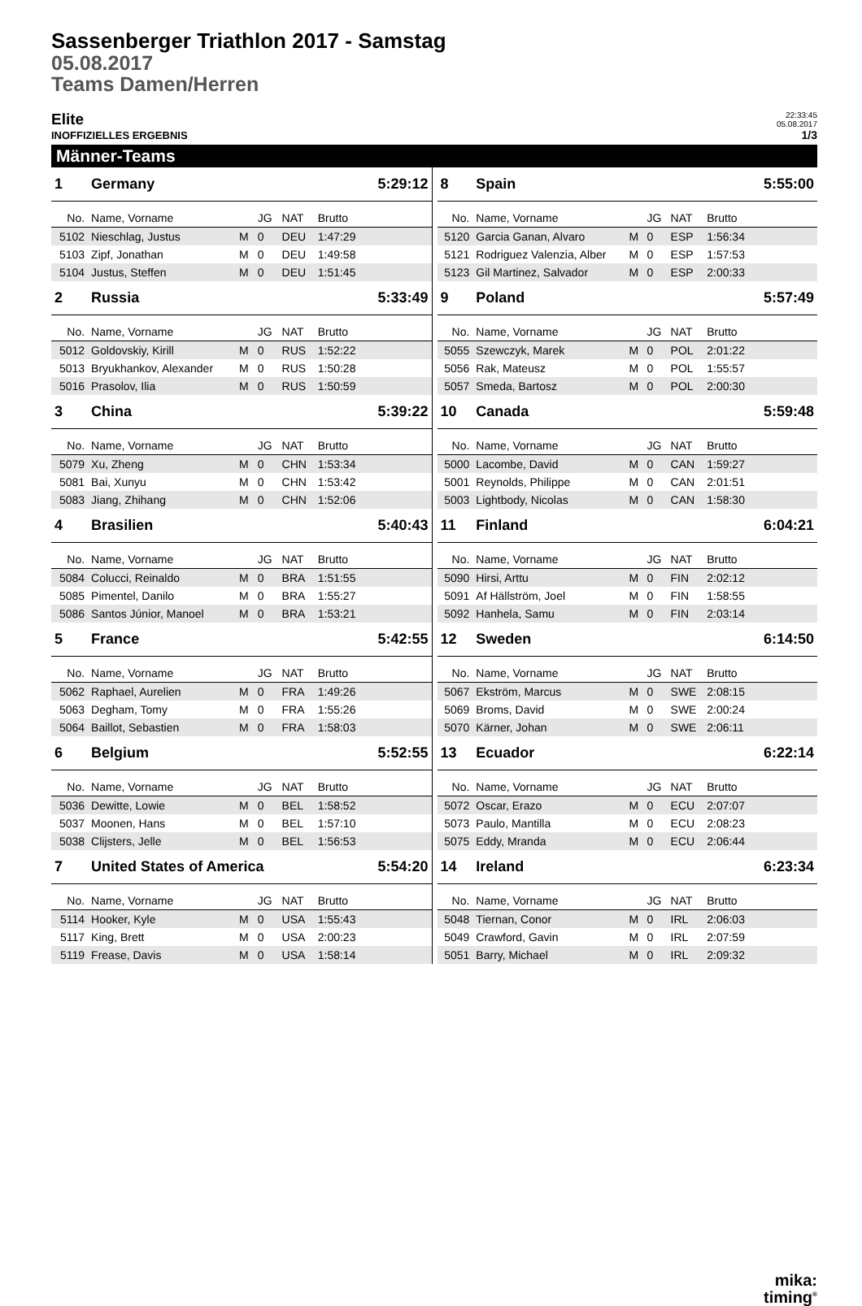Sassenberger Triathlon 2017 - Samstag
05.08.2017
Teams Damen/Herren
Elite 22:33:45
05.08.2017
INOFFIZIELLES ERGEBNIS 1/3
Männer-Teams
| 1 | Germany | | | | | 5:29:12 |
| No. | Name, Vorname | | JG | NAT | Brutto | |
| 5102 | Nieschlag, Justus | M | 0 | DEU | 1:47:29 | |
| 5103 | Zipf, Jonathan | M | 0 | DEU | 1:49:58 | |
| 5104 | Justus, Steffen | M | 0 | DEU | 1:51:45 | |
| 2 | Russia | | | | | 5:33:49 |
| No. | Name, Vorname | | JG | NAT | Brutto | |
| 5012 | Goldovskiy, Kirill | M | 0 | RUS | 1:52:22 | |
| 5013 | Bryukhankov, Alexander | M | 0 | RUS | 1:50:28 | |
| 5016 | Prasolov, Ilia | M | 0 | RUS | 1:50:59 | |
| 3 | China | | | | | 5:39:22 |
| No. | Name, Vorname | | JG | NAT | Brutto | |
| 5079 | Xu, Zheng | M | 0 | CHN | 1:53:34 | |
| 5081 | Bai, Xunyu | M | 0 | CHN | 1:53:42 | |
| 5083 | Jiang, Zhihang | M | 0 | CHN | 1:52:06 | |
| 4 | Brasilien | | | | | 5:40:43 |
| No. | Name, Vorname | | JG | NAT | Brutto | |
| 5084 | Colucci, Reinaldo | M | 0 | BRA | 1:51:55 | |
| 5085 | Pimentel, Danilo | M | 0 | BRA | 1:55:27 | |
| 5086 | Santos Júnior, Manoel | M | 0 | BRA | 1:53:21 | |
| 5 | France | | | | | 5:42:55 |
| No. | Name, Vorname | | JG | NAT | Brutto | |
| 5062 | Raphael, Aurelien | M | 0 | FRA | 1:49:26 | |
| 5063 | Degham, Tomy | M | 0 | FRA | 1:55:26 | |
| 5064 | Baillot, Sebastien | M | 0 | FRA | 1:58:03 | |
| 6 | Belgium | | | | | 5:52:55 |
| No. | Name, Vorname | | JG | NAT | Brutto | |
| 5036 | Dewitte, Lowie | M | 0 | BEL | 1:58:52 | |
| 5037 | Moonen, Hans | M | 0 | BEL | 1:57:10 | |
| 5038 | Clijsters, Jelle | M | 0 | BEL | 1:56:53 | |
| 7 | United States of America | | | | | 5:54:20 |
| No. | Name, Vorname | | JG | NAT | Brutto | |
| 5114 | Hooker, Kyle | M | 0 | USA | 1:55:43 | |
| 5117 | King, Brett | M | 0 | USA | 2:00:23 | |
| 5119 | Frease, Davis | M | 0 | USA | 1:58:14 | |
| 8 | Spain | | | | | 5:55:00 |
| No. | Name, Vorname | | JG | NAT | Brutto | |
| 5120 | Garcia Ganan, Alvaro | M | 0 | ESP | 1:56:34 | |
| 5121 | Rodriguez Valenzia, Alber | M | 0 | ESP | 1:57:53 | |
| 5123 | Gil Martinez, Salvador | M | 0 | ESP | 2:00:33 | |
| 9 | Poland | | | | | 5:57:49 |
| No. | Name, Vorname | | JG | NAT | Brutto | |
| 5055 | Szewczyk, Marek | M | 0 | POL | 2:01:22 | |
| 5056 | Rak, Mateusz | M | 0 | POL | 1:55:57 | |
| 5057 | Smeda, Bartosz | M | 0 | POL | 2:00:30 | |
| 10 | Canada | | | | | 5:59:48 |
| No. | Name, Vorname | | JG | NAT | Brutto | |
| 5000 | Lacombe, David | M | 0 | CAN | 1:59:27 | |
| 5001 | Reynolds, Philippe | M | 0 | CAN | 2:01:51 | |
| 5003 | Lightbody, Nicolas | M | 0 | CAN | 1:58:30 | |
| 11 | Finland | | | | | 6:04:21 |
| No. | Name, Vorname | | JG | NAT | Brutto | |
| 5090 | Hirsi, Arttu | M | 0 | FIN | 2:02:12 | |
| 5091 | Af Hällström, Joel | M | 0 | FIN | 1:58:55 | |
| 5092 | Hanhela, Samu | M | 0 | FIN | 2:03:14 | |
| 12 | Sweden | | | | | 6:14:50 |
| No. | Name, Vorname | | JG | NAT | Brutto | |
| 5067 | Ekström, Marcus | M | 0 | SWE | 2:08:15 | |
| 5069 | Broms, David | M | 0 | SWE | 2:00:24 | |
| 5070 | Kärner, Johan | M | 0 | SWE | 2:06:11 | |
| 13 | Ecuador | | | | | 6:22:14 |
| No. | Name, Vorname | | JG | NAT | Brutto | |
| 5072 | Oscar, Erazo | M | 0 | ECU | 2:07:07 | |
| 5073 | Paulo, Mantilla | M | 0 | ECU | 2:08:23 | |
| 5075 | Eddy, Mranda | M | 0 | ECU | 2:06:44 | |
| 14 | Ireland | | | | | 6:23:34 |
| No. | Name, Vorname | | JG | NAT | Brutto | |
| 5048 | Tiernan, Conor | M | 0 | IRL | 2:06:03 | |
| 5049 | Crawford, Gavin | M | 0 | IRL | 2:07:59 | |
| 5051 | Barry, Michael | M | 0 | IRL | 2:09:32 | |
mika:
timing<sup>®</sup>